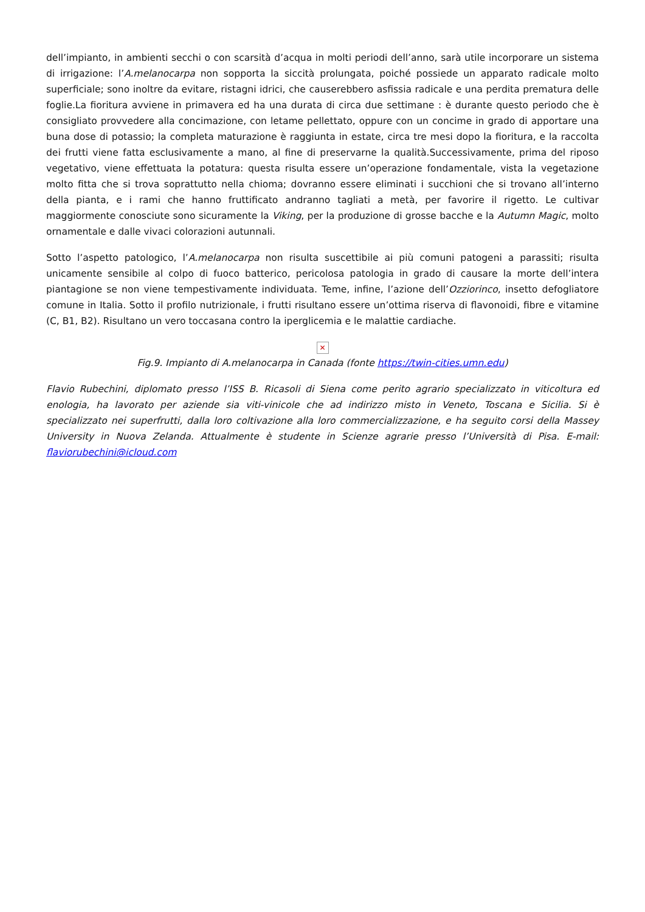dell’impianto, in ambienti secchi o con scarsità d’acqua in molti periodi dell’anno, sarà utile incorporare un sistema di irrigazione: l’A.melanocarpa non sopporta la siccità prolungata, poiché possiede un apparato radicale molto superficiale; sono inoltre da evitare, ristagni idrici, che causerebbero asfissia radicale e una perdita prematura delle foglie.La fioritura avviene in primavera ed ha una durata di circa due settimane : è durante questo periodo che è consigliato provvedere alla concimazione, con letame pellettato, oppure con un concime in grado di apportare una buna dose di potassio; la completa maturazione è raggiunta in estate, circa tre mesi dopo la fioritura, e la raccolta dei frutti viene fatta esclusivamente a mano, al fine di preservarne la qualità.Successivamente, prima del riposo vegetativo, viene effettuata la potatura: questa risulta essere un’operazione fondamentale, vista la vegetazione molto fitta che si trova soprattutto nella chioma; dovranno essere eliminati i succhioni che si trovano all’interno della pianta, e i rami che hanno fruttificato andranno tagliati a metà, per favorire il rigetto. Le cultivar maggiormente conosciute sono sicuramente la Viking, per la produzione di grosse bacche e la Autumn Magic, molto ornamentale e dalle vivaci colorazioni autunnali.
Sotto l’aspetto patologico, l’A.melanocarpa non risulta suscettibile ai più comuni patogeni a parassiti; risulta unicamente sensibile al colpo di fuoco batterico, pericolosa patologia in grado di causare la morte dell’intera piantagione se non viene tempestivamente individuata. Teme, infine, l’azione dell’Ozziorinco, insetto defogliatore comune in Italia. Sotto il profilo nutrizionale, i frutti risultano essere un’ottima riserva di flavonoidi, fibre e vitamine (C, B1, B2). Risultano un vero toccasana contro la iperglicemia e le malattie cardiache.
✕
Fig.9. Impianto di A.melanocarpa in Canada (fonte https://twin-cities.umn.edu)
Flavio Rubechini, diplomato presso l’ISS B. Ricasoli di Siena come perito agrario specializzato in viticoltura ed enologia, ha lavorato per aziende sia viti-vinicole che ad indirizzo misto in Veneto, Toscana e Sicilia. Si è specializzato nei superfrutti, dalla loro coltivazione alla loro commercializzazione, e ha seguito corsi della Massey University in Nuova Zelanda. Attualmente è studente in Scienze agrarie presso l’Università di Pisa. E-mail: flaviorubechini@icloud.com